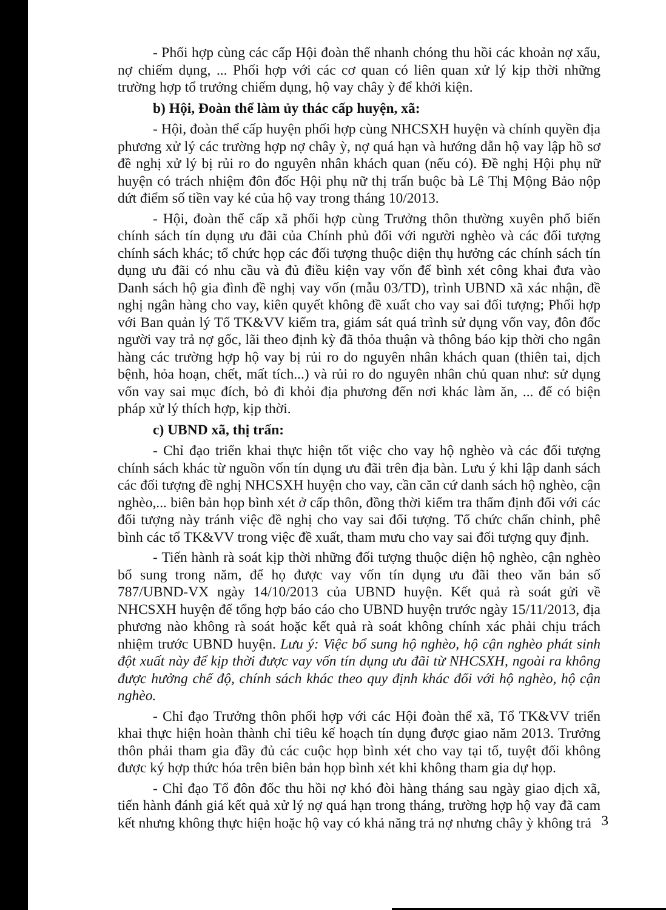- Phối hợp cùng các cấp Hội đoàn thể nhanh chóng thu hồi các khoản nợ xấu, nợ chiếm dụng, ... Phối hợp với các cơ quan có liên quan xử lý kịp thời những trường hợp tổ trưởng chiếm dụng, hộ vay chây ỳ để khởi kiện.
b) Hội, Đoàn thể làm ủy thác cấp huyện, xã:
- Hội, đoàn thể cấp huyện phối hợp cùng NHCSXH huyện và chính quyền địa phương xử lý các trường hợp nợ chây ỳ, nợ quá hạn và hướng dẫn hộ vay lập hồ sơ đề nghị xử lý bị rủi ro do nguyên nhân khách quan (nếu có). Đề nghị Hội phụ nữ huyện có trách nhiệm đôn đốc Hội phụ nữ thị trấn buộc bà Lê Thị Mộng Bảo nộp dứt điểm số tiền vay ké của hộ vay trong tháng 10/2013.
- Hội, đoàn thể cấp xã phối hợp cùng Trưởng thôn thường xuyên phổ biến chính sách tín dụng ưu đãi của Chính phủ đối với người nghèo và các đối tượng chính sách khác; tổ chức họp các đối tượng thuộc diện thụ hưởng các chính sách tín dụng ưu đãi có nhu cầu và đủ điều kiện vay vốn để bình xét công khai đưa vào Danh sách hộ gia đình đề nghị vay vốn (mẫu 03/TD), trình UBND xã xác nhận, đề nghị ngân hàng cho vay, kiên quyết không đề xuất cho vay sai đối tượng; Phối hợp với Ban quản lý Tổ TK&VV kiểm tra, giám sát quá trình sử dụng vốn vay, đôn đốc người vay trả nợ gốc, lãi theo định kỳ đã thỏa thuận và thông báo kịp thời cho ngân hàng các trường hợp hộ vay bị rủi ro do nguyên nhân khách quan (thiên tai, dịch bệnh, hỏa hoạn, chết, mất tích...) và rủi ro do nguyên nhân chủ quan như: sử dụng vốn vay sai mục đích, bỏ đi khỏi địa phương đến nơi khác làm ăn, ... để có biện pháp xử lý thích hợp, kịp thời.
c) UBND xã, thị trấn:
- Chỉ đạo triển khai thực hiện tốt việc cho vay hộ nghèo và các đối tượng chính sách khác từ nguồn vốn tín dụng ưu đãi trên địa bàn. Lưu ý khi lập danh sách các đối tượng đề nghị NHCSXH huyện cho vay, cần căn cứ danh sách hộ nghèo, cận nghèo,... biên bản họp bình xét ở cấp thôn, đồng thời kiểm tra thẩm định đối với các đối tượng này tránh việc đề nghị cho vay sai đối tượng. Tổ chức chấn chỉnh, phê bình các tổ TK&VV trong việc đề xuất, tham mưu cho vay sai đối tượng quy định.
- Tiến hành rà soát kịp thời những đối tượng thuộc diện hộ nghèo, cận nghèo bổ sung trong năm, để họ được vay vốn tín dụng ưu đãi theo văn bản số 787/UBND-VX ngày 14/10/2013 của UBND huyện. Kết quả rà soát gửi về NHCSXH huyện để tổng hợp báo cáo cho UBND huyện trước ngày 15/11/2013, địa phương nào không rà soát hoặc kết quả rà soát không chính xác phải chịu trách nhiệm trước UBND huyện. Lưu ý: Việc bổ sung hộ nghèo, hộ cận nghèo phát sinh đột xuất này để kịp thời được vay vốn tín dụng ưu đãi từ NHCSXH, ngoài ra không được hưởng chế độ, chính sách khác theo quy định khác đối với hộ nghèo, hộ cận nghèo.
- Chỉ đạo Trưởng thôn phối hợp với các Hội đoàn thể xã, Tổ TK&VV triển khai thực hiện hoàn thành chỉ tiêu kế hoạch tín dụng được giao năm 2013. Trưởng thôn phải tham gia đầy đủ các cuộc họp bình xét cho vay tại tổ, tuyệt đối không được ký hợp thức hóa trên biên bản họp bình xét khi không tham gia dự họp.
- Chỉ đạo Tổ đôn đốc thu hồi nợ khó đòi hàng tháng sau ngày giao dịch xã, tiến hành đánh giá kết quả xử lý nợ quá hạn trong tháng, trường hợp hộ vay đã cam kết nhưng không thực hiện hoặc hộ vay có khả năng trả nợ nhưng chây ỳ không trả
3